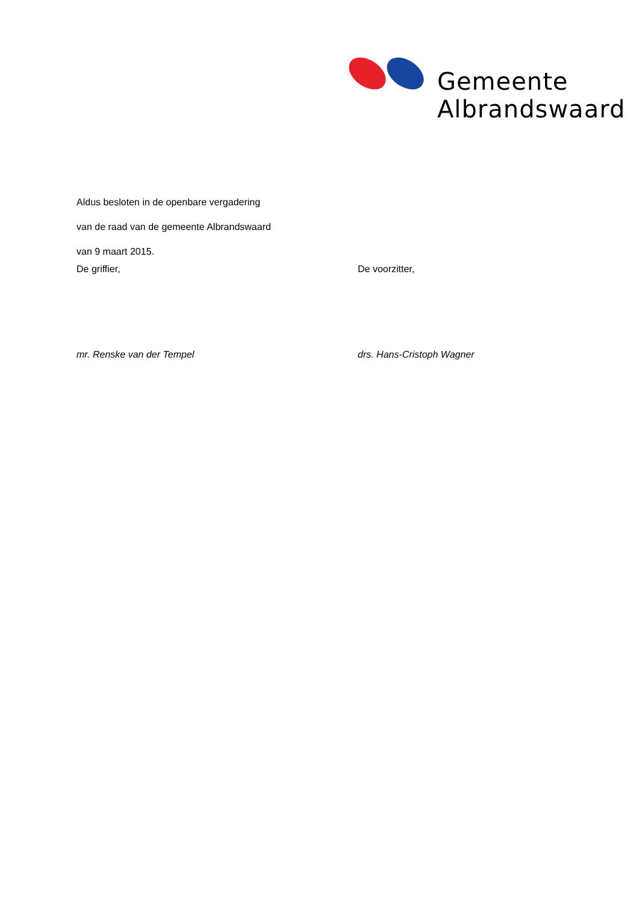Gemeente
Albrandswaard
Aldus besloten in de openbare vergadering
van de raad van de gemeente Albrandswaard
van 9 maart 2015.
De griffier, De voorzitter,
mr. Renske van der Tempel drs. Hans-Cristoph Wagner